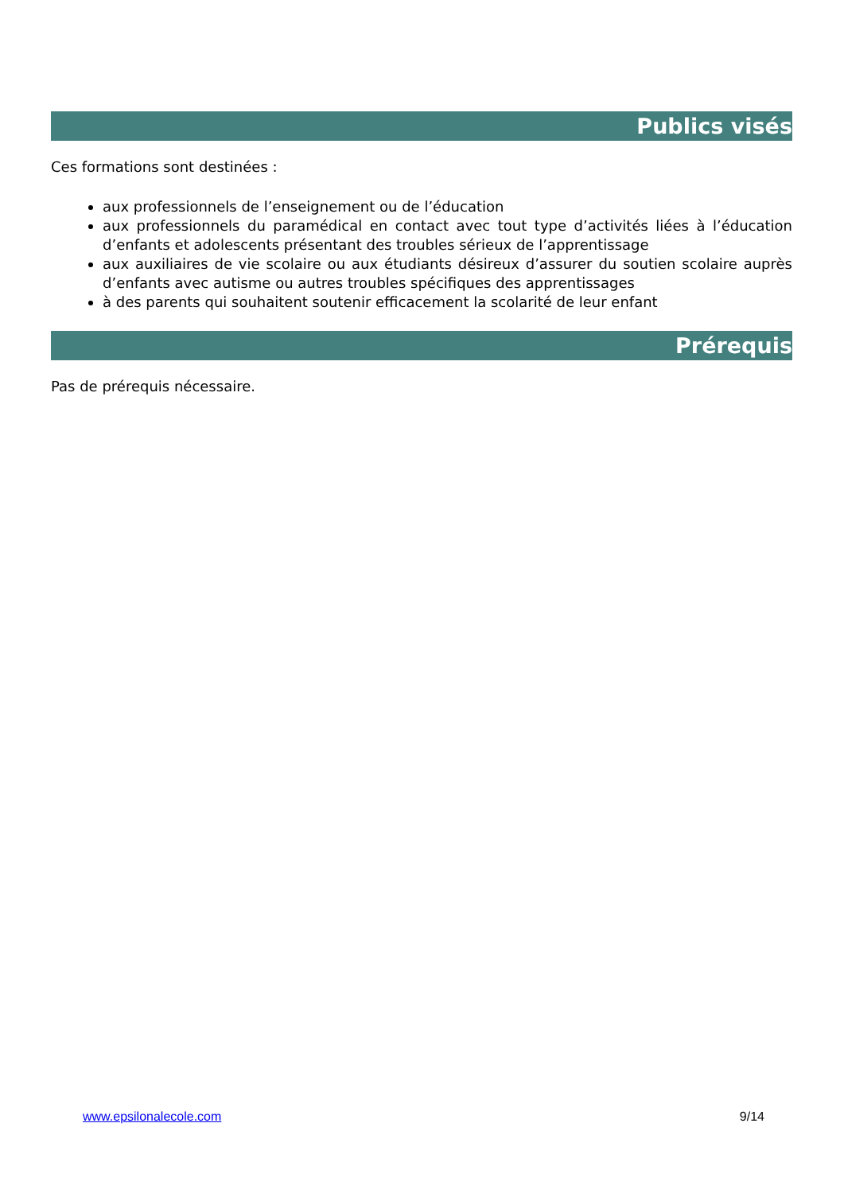Publics visés
Ces formations sont destinées :
aux professionnels de l’enseignement ou de l’éducation
aux professionnels du paramédical en contact avec tout type d’activités liées à l’éducation d’enfants et adolescents présentant des troubles sérieux de l’apprentissage
aux auxiliaires de vie scolaire ou aux étudiants désireux d’assurer du soutien scolaire auprès d’enfants avec autisme ou autres troubles spécifiques des apprentissages
à des parents qui souhaitent soutenir efficacement la scolarité de leur enfant
Prérequis
Pas de prérequis nécessaire.
www.epsilonalecole.com 9/14